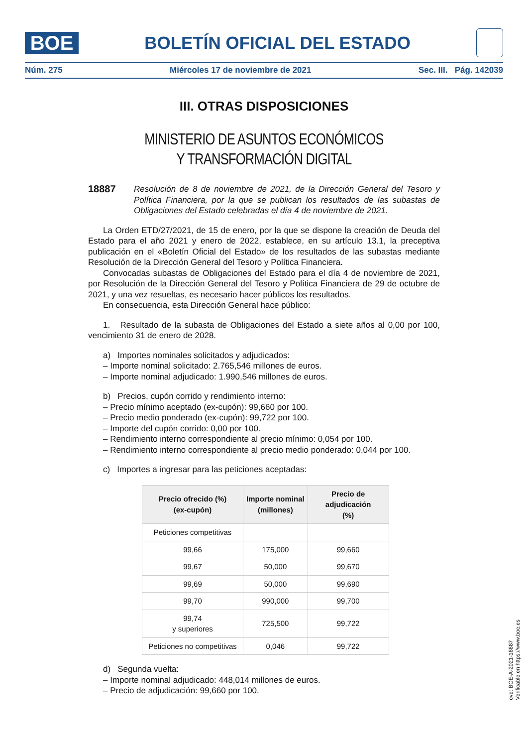BOE
BOLETÍN OFICIAL DEL ESTADO
Núm. 275 Miércoles 17 de noviembre de 2021 Sec. III. Pág. 142039
III. OTRAS DISPOSICIONES
MINISTERIO DE ASUNTOS ECONÓMICOS
Y TRANSFORMACIÓN DIGITAL
18887 Resolución de 8 de noviembre de 2021, de la Dirección General del Tesoro y Política Financiera, por la que se publican los resultados de las subastas de Obligaciones del Estado celebradas el día 4 de noviembre de 2021.
La Orden ETD/27/2021, de 15 de enero, por la que se dispone la creación de Deuda del Estado para el año 2021 y enero de 2022, establece, en su artículo 13.1, la preceptiva publicación en el «Boletín Oficial del Estado» de los resultados de las subastas mediante Resolución de la Dirección General del Tesoro y Política Financiera.
Convocadas subastas de Obligaciones del Estado para el día 4 de noviembre de 2021, por Resolución de la Dirección General del Tesoro y Política Financiera de 29 de octubre de 2021, y una vez resueltas, es necesario hacer públicos los resultados.
En consecuencia, esta Dirección General hace público:
1. Resultado de la subasta de Obligaciones del Estado a siete años al 0,00 por 100, vencimiento 31 de enero de 2028.
a) Importes nominales solicitados y adjudicados:
– Importe nominal solicitado: 2.765,546 millones de euros.
– Importe nominal adjudicado: 1.990,546 millones de euros.
b) Precios, cupón corrido y rendimiento interno:
– Precio mínimo aceptado (ex-cupón): 99,660 por 100.
– Precio medio ponderado (ex-cupón): 99,722 por 100.
– Importe del cupón corrido: 0,00 por 100.
– Rendimiento interno correspondiente al precio mínimo: 0,054 por 100.
– Rendimiento interno correspondiente al precio medio ponderado: 0,044 por 100.
c) Importes a ingresar para las peticiones aceptadas:
| Precio ofrecido (%) (ex-cupón) | Importe nominal (millones) | Precio de adjudicación (%) |
| --- | --- | --- |
| Peticiones competitivas | | |
| 99,66 | 175,000 | 99,660 |
| 99,67 | 50,000 | 99,670 |
| 99,69 | 50,000 | 99,690 |
| 99,70 | 990,000 | 99,700 |
| 99,74 y superiores | 725,500 | 99,722 |
| Peticiones no competitivas | 0,046 | 99,722 |
d) Segunda vuelta:
– Importe nominal adjudicado: 448,014 millones de euros.
– Precio de adjudicación: 99,660 por 100.
cve: BOE-A-2021-18887
Verificable en https://www.boe.es